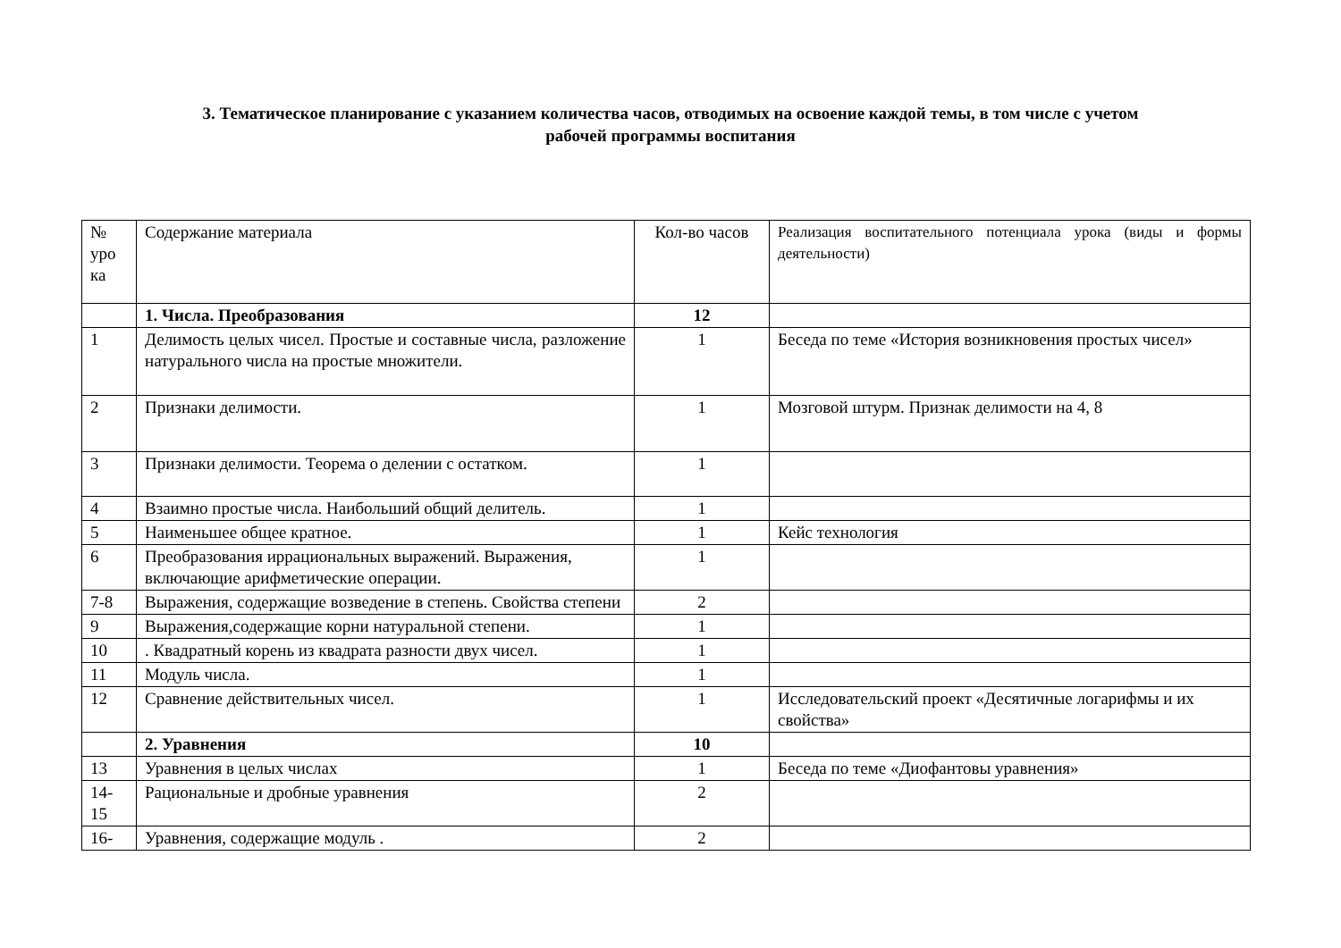3. Тематическое планирование с указанием количества часов, отводимых на освоение каждой темы, в том числе с учетом
рабочей программы воспитания
| № уро ка | Содержание материала | Кол-во часов | Реализация воспитательного потенциала урока (виды и формы деятельности) |
| | 1. Числа. Преобразования | 12 | |
| 1 | Делимость целых чисел. Простые и составные числа, разложение натурального числа на простые множители. | 1 | Беседа по теме «История возникновения простых чисел» |
| 2 | Признаки делимости. | 1 | Мозговой штурм. Признак делимости на 4, 8 |
| 3 | Признаки делимости. Теорема о делении с остатком. | 1 | |
| 4 | Взаимно простые числа. Наибольший общий делитель. | 1 | |
| 5 | Наименьшее общее кратное. | 1 | Кейс технология |
| 6 | Преобразования иррациональных выражений. Выражения, включающие арифметические операции. | 1 | |
| 7-8 | Выражения, содержащие возведение в степень. Свойства степени | 2 | |
| 9 | Выражения,содержащие корни натуральной степени. | 1 | |
| 10 | . Квадратный корень из квадрата разности двух чисел. | 1 | |
| 11 | Модуль числа. | 1 | |
| 12 | Сравнение действительных чисел. | 1 | Исследовательский проект «Десятичные логарифмы и их свойства» |
| | 2. Уравнения | 10 | |
| 13 | Уравнения в целых числах | 1 | Беседа по теме «Диофантовы уравнения» |
| 14-15 | Рациональные и дробные уравнения | 2 | |
| 16- | Уравнения, содержащие модуль . | 2 | |